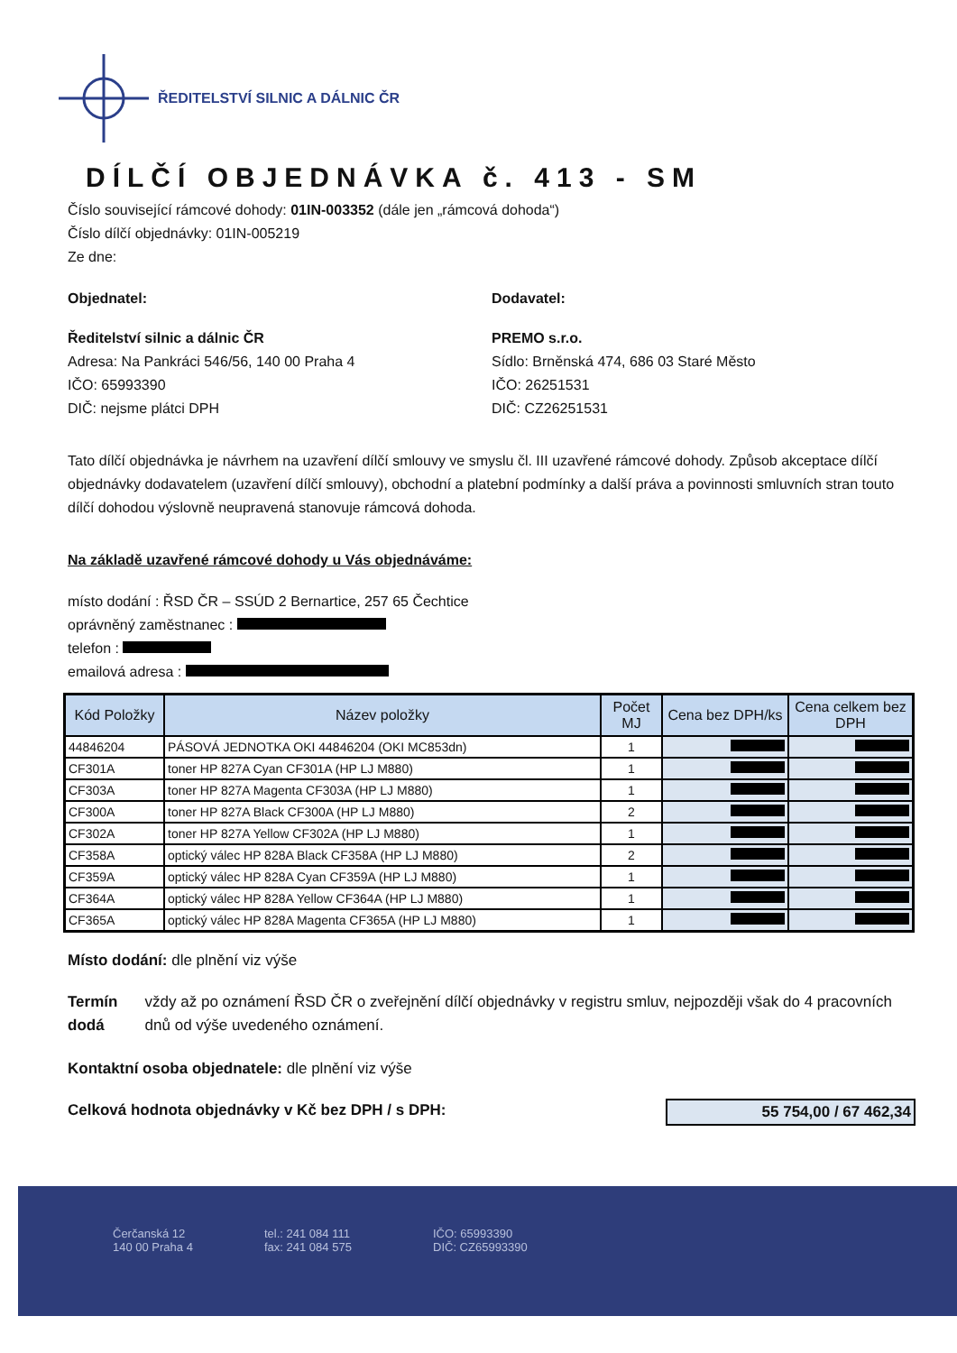ŘEDITELSTVÍ SILNIC A DÁLNIC ČR
DÍLČÍ OBJEDNÁVKA č. 413 - SM
Číslo související rámcové dohody: 01IN-003352 (dále jen „rámcová dohoda“)
Číslo dílčí objednávky: 01IN-005219
Ze dne:
Objednatel:
Ředitelství silnic a dálnic ČR
Adresa: Na Pankráci 546/56, 140 00 Praha 4
IČO: 65993390
DIČ: nejsme plátci DPH
Dodavatel:
PREMO s.r.o.
Sídlo: Brněnská 474, 686 03 Staré Město
IČO: 26251531
DIČ: CZ26251531
Tato dílčí objednávka je návrhem na uzavření dílčí smlouvy ve smyslu čl. III uzavřené rámcové dohody. Způsob akceptace dílčí objednávky dodavatelem (uzavření dílčí smlouvy), obchodní a platební podmínky a další práva a povinnosti smluvních stran touto dílčí dohodou výslovně neupravená stanovuje rámcová dohoda.
Na základě uzavřené rámcové dohody u Vás objednáváme:
místo dodání : ŘSD ČR – SSÚD 2 Bernartice, 257 65 Čechtice
oprávněný zaměstnanec :
telefon :
emailová adresa :
| Kód Položky | Název položky | Počet MJ | Cena bez DPH/ks | Cena celkem bez DPH |
| --- | --- | --- | --- | --- |
| 44846204 | PÁSOVÁ JEDNOTKA OKI 44846204 (OKI MC853dn) | 1 | | |
| CF301A | toner HP 827A Cyan CF301A (HP LJ M880) | 1 | | |
| CF303A | toner HP 827A Magenta CF303A (HP LJ M880) | 1 | | |
| CF300A | toner HP 827A Black CF300A (HP LJ M880) | 2 | | |
| CF302A | toner HP 827A Yellow CF302A (HP LJ M880) | 1 | | |
| CF358A | optický válec HP 828A Black CF358A (HP LJ M880) | 2 | | |
| CF359A | optický válec HP 828A Cyan CF359A (HP LJ M880) | 1 | | |
| CF364A | optický válec HP 828A Yellow CF364A (HP LJ M880) | 1 | | |
| CF365A | optický válec HP 828A Magenta CF365A (HP LJ M880) | 1 | | |
Místo dodání: dle plnění viz výše
Termín dodá
vždy až po oznámení ŘSD ČR o zveřejnění dílčí objednávky v registru smluv, nejpozději však do 4 pracovních dnů od výše uvedeného oznámení.
Kontaktní osoba objednatele: dle plnění viz výše
Celková hodnota objednávky v Kč bez DPH / s DPH:
55 754,00 / 67 462,34
Čerčanská 12
140 00 Praha 4
tel.: 241 084 111
fax: 241 084 575
IČO: 65993390
DIČ: CZ65993390